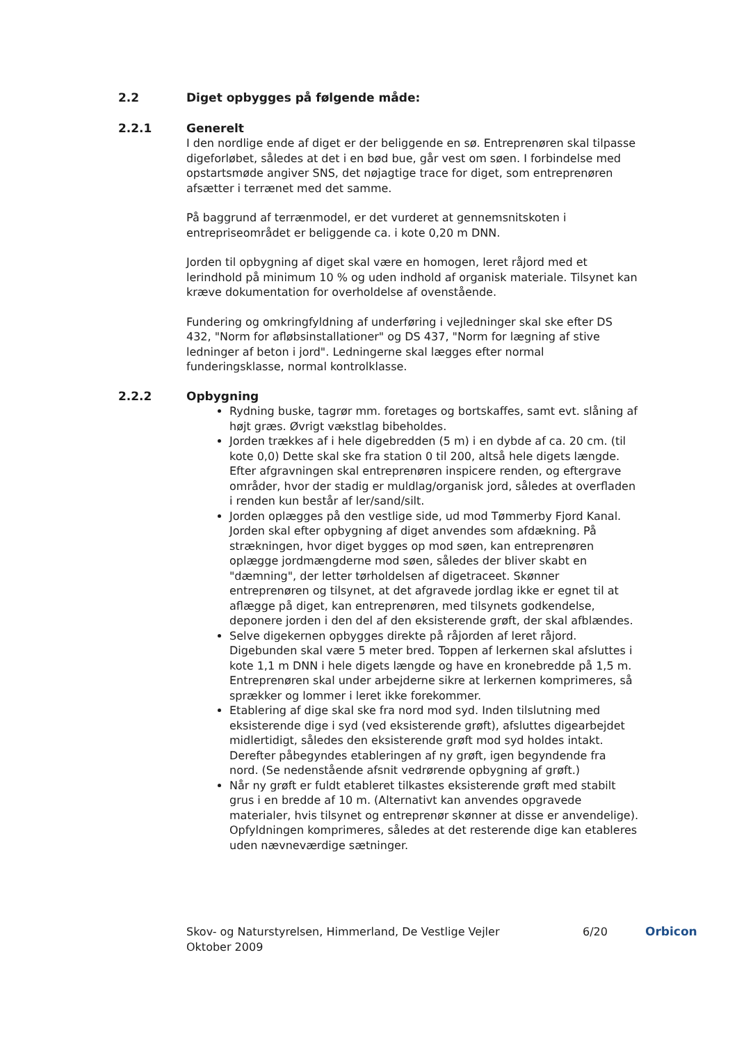2.2 Diget opbygges på følgende måde:
2.2.1 Generelt
I den nordlige ende af diget er der beliggende en sø. Entreprenøren skal tilpasse digeforløbet, således at det i en bød bue, går vest om søen. I forbindelse med opstartsmøde angiver SNS, det nøjagtige trace for diget, som entreprenøren afsætter i terrænet med det samme.
På baggrund af terrænmodel, er det vurderet at gennemsnitskoten i entrepriseområdet er beliggende ca. i kote 0,20 m DNN.
Jorden til opbygning af diget skal være en homogen, leret råjord med et lerindhold på minimum 10 % og uden indhold af organisk materiale. Tilsynet kan kræve dokumentation for overholdelse af ovenstående.
Fundering og omkringfyldning af underføring i vejledninger skal ske efter DS 432, "Norm for afløbsinstallationer" og DS 437, "Norm for lægning af stive ledninger af beton i jord". Ledningerne skal lægges efter normal funderingsklasse, normal kontrolklasse.
2.2.2 Opbygning
Rydning buske, tagrør mm. foretages og bortskaffes, samt evt. slåning af højt græs. Øvrigt vækstlag bibeholdes.
Jorden trækkes af i hele digebredden (5 m) i en dybde af ca. 20 cm. (til kote 0,0) Dette skal ske fra station 0 til 200, altså hele digets længde. Efter afgravningen skal entreprenøren inspicere renden, og eftergrave områder, hvor der stadig er muldlag/organisk jord, således at overfladen i renden kun består af ler/sand/silt.
Jorden oplægges på den vestlige side, ud mod Tømmerby Fjord Kanal. Jorden skal efter opbygning af diget anvendes som afdækning. På strækningen, hvor diget bygges op mod søen, kan entreprenøren oplægge jordmængderne mod søen, således der bliver skabt en "dæmning", der letter tørholdelsen af digetraceet. Skønner entreprenøren og tilsynet, at det afgravede jordlag ikke er egnet til at aflægge på diget, kan entreprenøren, med tilsynets godkendelse, deponere jorden i den del af den eksisterende grøft, der skal afblændes.
Selve digekernen opbygges direkte på råjorden af leret råjord. Digebunden skal være 5 meter bred. Toppen af lerkernen skal afsluttes i kote 1,1 m DNN i hele digets længde og have en kronebredde på 1,5 m. Entreprenøren skal under arbejderne sikre at lerkernen komprimeres, så sprækker og lommer i leret ikke forekommer.
Etablering af dige skal ske fra nord mod syd. Inden tilslutning med eksisterende dige i syd (ved eksisterende grøft), afsluttes digearbejdet midlertidigt, således den eksisterende grøft mod syd holdes intakt. Derefter påbegyndes etableringen af ny grøft, igen begyndende fra nord. (Se nedenstående afsnit vedrørende opbygning af grøft.)
Når ny grøft er fuldt etableret tilkastes eksisterende grøft med stabilt grus i en bredde af 10 m. (Alternativt kan anvendes opgravede materialer, hvis tilsynet og entreprenør skønner at disse er anvendelige). Opfyldningen komprimeres, således at det resterende dige kan etableres uden nævneværdige sætninger.
Skov- og Naturstyrelsen, Himmerland, De Vestlige Vejler
Oktober 2009
6/20 Orbicon